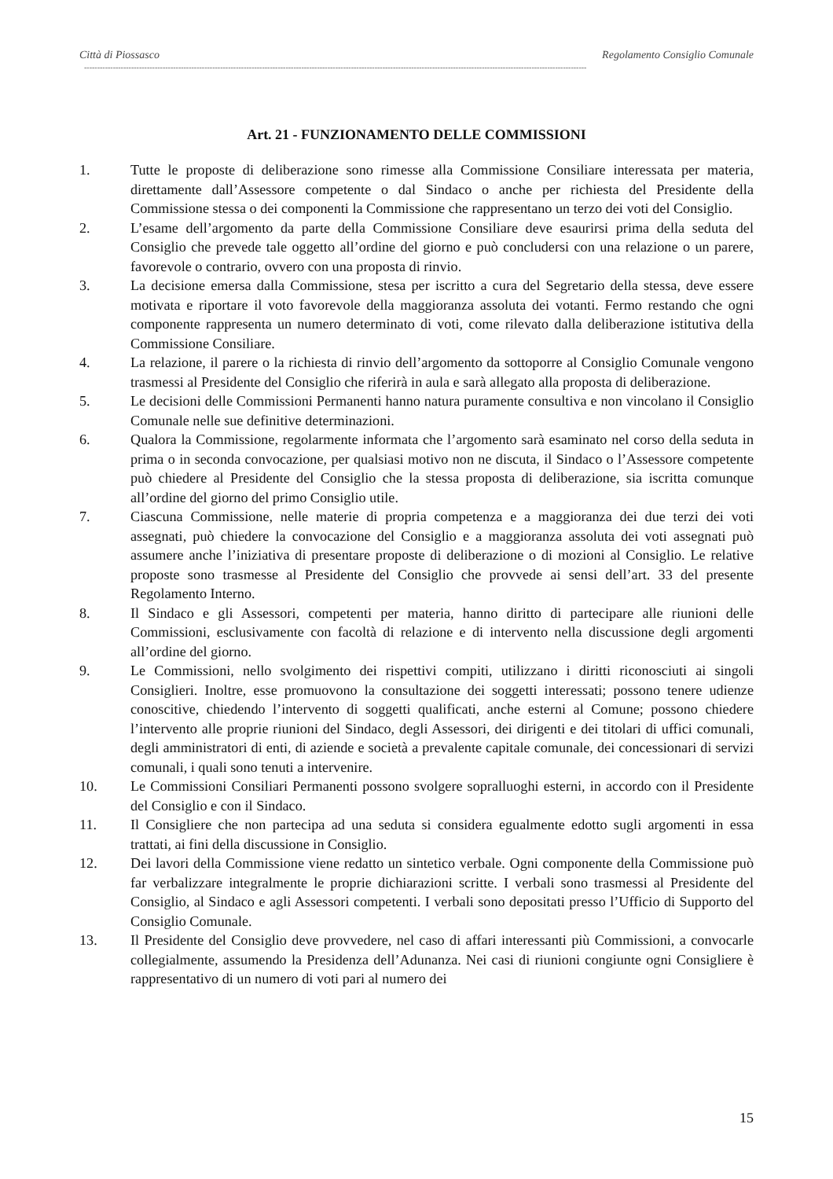Città di Piossasco Regolamento Consiglio Comunale
------------------------------------------------------------------------------------------------------------------------------------------------------------------------------------------------
Art. 21 - FUNZIONAMENTO DELLE COMMISSIONI
1. Tutte le proposte di deliberazione sono rimesse alla Commissione Consiliare interessata per materia, direttamente dall’Assessore competente o dal Sindaco o anche per richiesta del Presidente della Commissione stessa o dei componenti la Commissione che rappresentano un terzo dei voti del Consiglio.
2. L’esame dell’argomento da parte della Commissione Consiliare deve esaurirsi prima della seduta del Consiglio che prevede tale oggetto all’ordine del giorno e può concludersi con una relazione o un parere, favorevole o contrario, ovvero con una proposta di rinvio.
3. La decisione emersa dalla Commissione, stesa per iscritto a cura del Segretario della stessa, deve essere motivata e riportare il voto favorevole della maggioranza assoluta dei votanti. Fermo restando che ogni componente rappresenta un numero determinato di voti, come rilevato dalla deliberazione istitutiva della Commissione Consiliare.
4. La relazione, il parere o la richiesta di rinvio dell’argomento da sottoporre al Consiglio Comunale vengono trasmessi al Presidente del Consiglio che riferirà in aula e sarà allegato alla proposta di deliberazione.
5. Le decisioni delle Commissioni Permanenti hanno natura puramente consultiva e non vincolano il Consiglio Comunale nelle sue definitive determinazioni.
6. Qualora la Commissione, regolarmente informata che l’argomento sarà esaminato nel corso della seduta in prima o in seconda convocazione, per qualsiasi motivo non ne discuta, il Sindaco o l’Assessore competente può chiedere al Presidente del Consiglio che la stessa proposta di deliberazione, sia iscritta comunque all’ordine del giorno del primo Consiglio utile.
7. Ciascuna Commissione, nelle materie di propria competenza e a maggioranza dei due terzi dei voti assegnati, può chiedere la convocazione del Consiglio e a maggioranza assoluta dei voti assegnati può assumere anche l’iniziativa di presentare proposte di deliberazione o di mozioni al Consiglio. Le relative proposte sono trasmesse al Presidente del Consiglio che provvede ai sensi dell’art. 33 del presente Regolamento Interno.
8. Il Sindaco e gli Assessori, competenti per materia, hanno diritto di partecipare alle riunioni delle Commissioni, esclusivamente con facoltà di relazione e di intervento nella discussione degli argomenti all’ordine del giorno.
9. Le Commissioni, nello svolgimento dei rispettivi compiti, utilizzano i diritti riconosciuti ai singoli Consiglieri. Inoltre, esse promuovono la consultazione dei soggetti interessati; possono tenere udienze conoscitive, chiedendo l’intervento di soggetti qualificati, anche esterni al Comune; possono chiedere l’intervento alle proprie riunioni del Sindaco, degli Assessori, dei dirigenti e dei titolari di uffici comunali, degli amministratori di enti, di aziende e società a prevalente capitale comunale, dei concessionari di servizi comunali, i quali sono tenuti a intervenire.
10. Le Commissioni Consiliari Permanenti possono svolgere sopralluoghi esterni, in accordo con il Presidente del Consiglio e con il Sindaco.
11. Il Consigliere che non partecipa ad una seduta si considera egualmente edotto sugli argomenti in essa trattati, ai fini della discussione in Consiglio.
12. Dei lavori della Commissione viene redatto un sintetico verbale. Ogni componente della Commissione può far verbalizzare integralmente le proprie dichiarazioni scritte. I verbali sono trasmessi al Presidente del Consiglio, al Sindaco e agli Assessori competenti. I verbali sono depositati presso l’Ufficio di Supporto del Consiglio Comunale.
13. Il Presidente del Consiglio deve provvedere, nel caso di affari interessanti più Commissioni, a convocarle collegialmente, assumendo la Presidenza dell’Adunanza. Nei casi di riunioni congiunte ogni Consigliere è rappresentativo di un numero di voti pari al numero dei
15